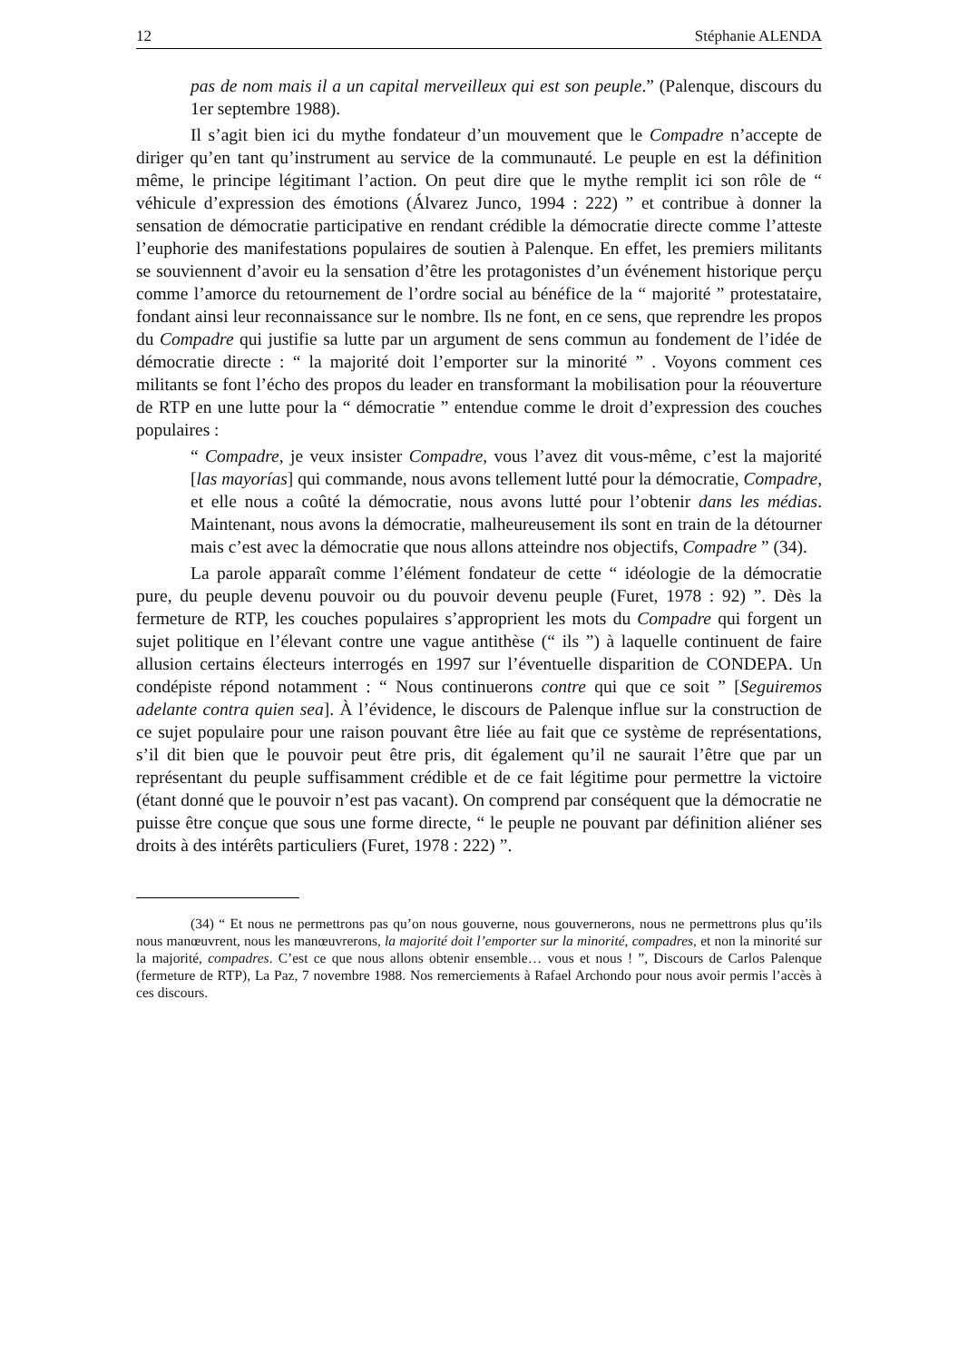12 Stéphanie ALENDA
pas de nom mais il a un capital merveilleux qui est son peuple.” (Palenque, discours du 1er septembre 1988).
Il s’agit bien ici du mythe fondateur d’un mouvement que le Compadre n’accepte de diriger qu’en tant qu’instrument au service de la communauté. Le peuple en est la définition même, le principe légitimant l’action. On peut dire que le mythe remplit ici son rôle de “ véhicule d’expression des émotions (Álvarez Junco, 1994 : 222) ” et contribue à donner la sensation de démocratie participative en rendant crédible la démocratie directe comme l’atteste l’euphorie des manifestations populaires de soutien à Palenque. En effet, les premiers militants se souviennent d’avoir eu la sensation d’être les protagonistes d’un événement historique perçu comme l’amorce du retournement de l’ordre social au bénéfice de la “ majorité ” protestataire, fondant ainsi leur reconnaissance sur le nombre. Ils ne font, en ce sens, que reprendre les propos du Compadre qui justifie sa lutte par un argument de sens commun au fondement de l’idée de démocratie directe : “ la majorité doit l’emporter sur la minorité ” . Voyons comment ces militants se font l’écho des propos du leader en transformant la mobilisation pour la réouverture de RTP en une lutte pour la “ démocratie ” entendue comme le droit d’expression des couches populaires :
“ Compadre, je veux insister Compadre, vous l’avez dit vous-même, c’est la majorité [las mayorías] qui commande, nous avons tellement lutté pour la démocratie, Compadre, et elle nous a coûté la démocratie, nous avons lutté pour l’obtenir dans les médias. Maintenant, nous avons la démocratie, malheureusement ils sont en train de la détourner mais c’est avec la démocratie que nous allons atteindre nos objectifs, Compadre ” (34).
La parole apparaît comme l’élément fondateur de cette “ idéologie de la démocratie pure, du peuple devenu pouvoir ou du pouvoir devenu peuple (Furet, 1978 : 92) ”. Dès la fermeture de RTP, les couches populaires s’approprient les mots du Compadre qui forgent un sujet politique en l’élevant contre une vague antithèse (“ ils ”) à laquelle continuent de faire allusion certains électeurs interrogés en 1997 sur l’éventuelle disparition de CONDEPA. Un condépiste répond notamment : “ Nous continuerons contre qui que ce soit ” [Seguiremos adelante contra quien sea]. À l’évidence, le discours de Palenque influe sur la construction de ce sujet populaire pour une raison pouvant être liée au fait que ce système de représentations, s’il dit bien que le pouvoir peut être pris, dit également qu’il ne saurait l’être que par un représentant du peuple suffisamment crédible et de ce fait légitime pour permettre la victoire (étant donné que le pouvoir n’est pas vacant). On comprend par conséquent que la démocratie ne puisse être conçue que sous une forme directe, “ le peuple ne pouvant par définition aliéner ses droits à des intérêts particuliers (Furet, 1978 : 222) ”.
(34) “ Et nous ne permettrons pas qu’on nous gouverne, nous gouvernerons, nous ne permettrons plus qu’ils nous manœuvrent, nous les manœuvrerons, la majorité doit l’emporter sur la minorité, compadres, et non la minorité sur la majorité, compadres. C’est ce que nous allons obtenir ensemble… vous et nous ! ”, Discours de Carlos Palenque (fermeture de RTP), La Paz, 7 novembre 1988. Nos remerciements à Rafael Archondo pour nous avoir permis l’accès à ces discours.